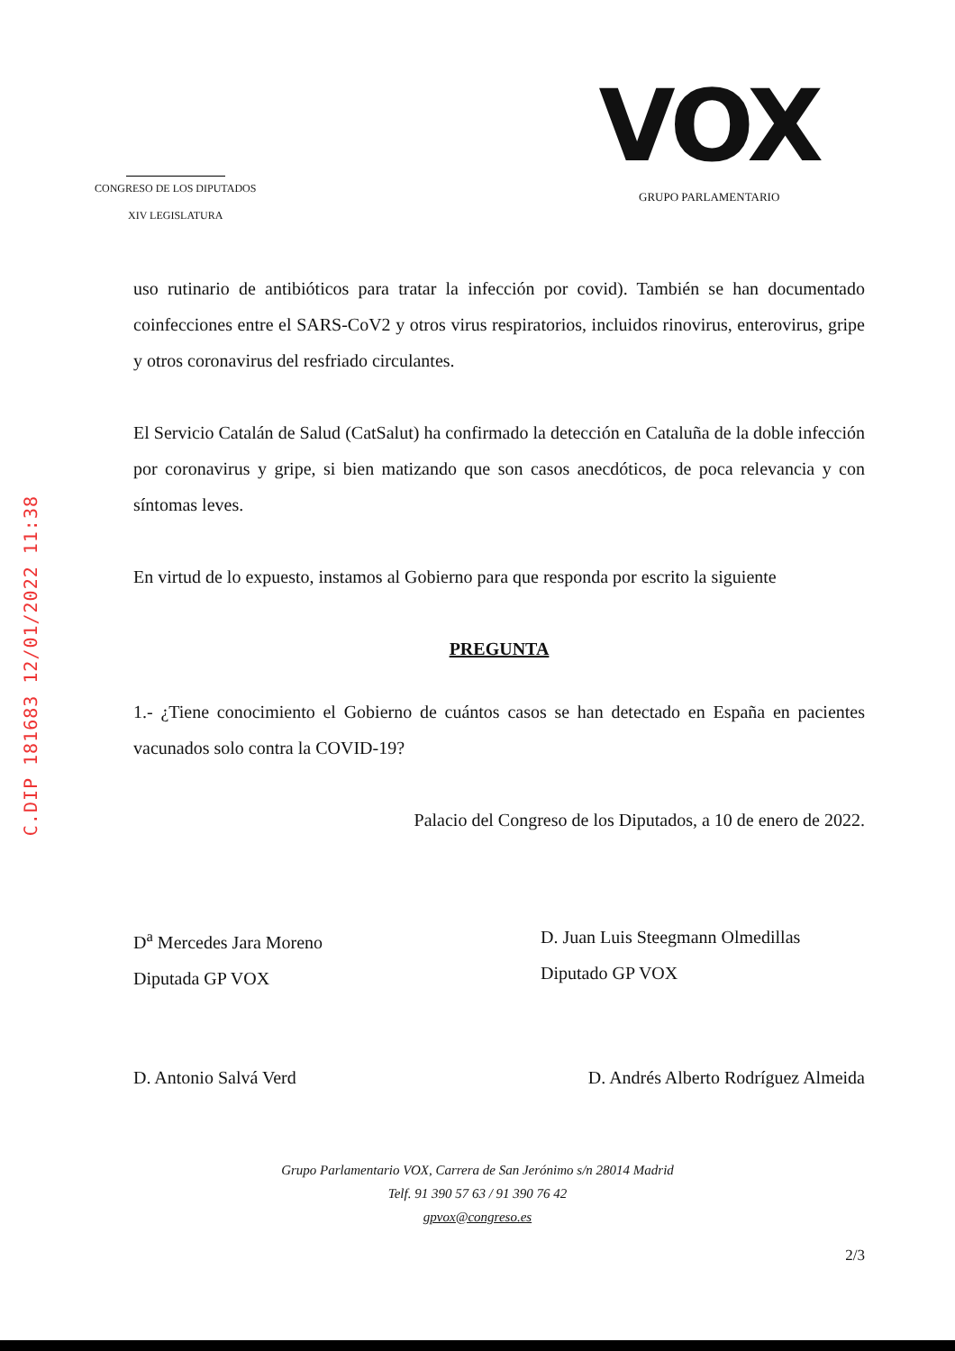C.DIP 181683 12/01/2022 11:38
CONGRESO DE LOS DIPUTADOS
XIV LEGISLATURA
VOX
GRUPO PARLAMENTARIO
uso rutinario de antibióticos para tratar la infección por covid). También se han documentado coinfecciones entre el SARS-CoV2 y otros virus respiratorios, incluidos rinovirus, enterovirus, gripe y otros coronavirus del resfriado circulantes.
El Servicio Catalán de Salud (CatSalut) ha confirmado la detección en Cataluña de la doble infección por coronavirus y gripe, si bien matizando que son casos anecdóticos, de poca relevancia y con síntomas leves.
En virtud de lo expuesto, instamos al Gobierno para que responda por escrito la siguiente
PREGUNTA
1.- ¿Tiene conocimiento el Gobierno de cuántos casos se han detectado en España en pacientes vacunados solo contra la COVID-19?
Palacio del Congreso de los Diputados, a 10 de enero de 2022.
D<sup>a</sup> Mercedes Jara Moreno
Diputada GP VOX
D. Juan Luis Steegmann Olmedillas
Diputado GP VOX
D. Antonio Salvá Verd D. Andrés Alberto Rodríguez Almeida
Grupo Parlamentario VOX, Carrera de San Jerónimo s/n 28014 Madrid
Telf. 91 390 57 63 / 91 390 76 42
gpvox@congreso.es
2/3